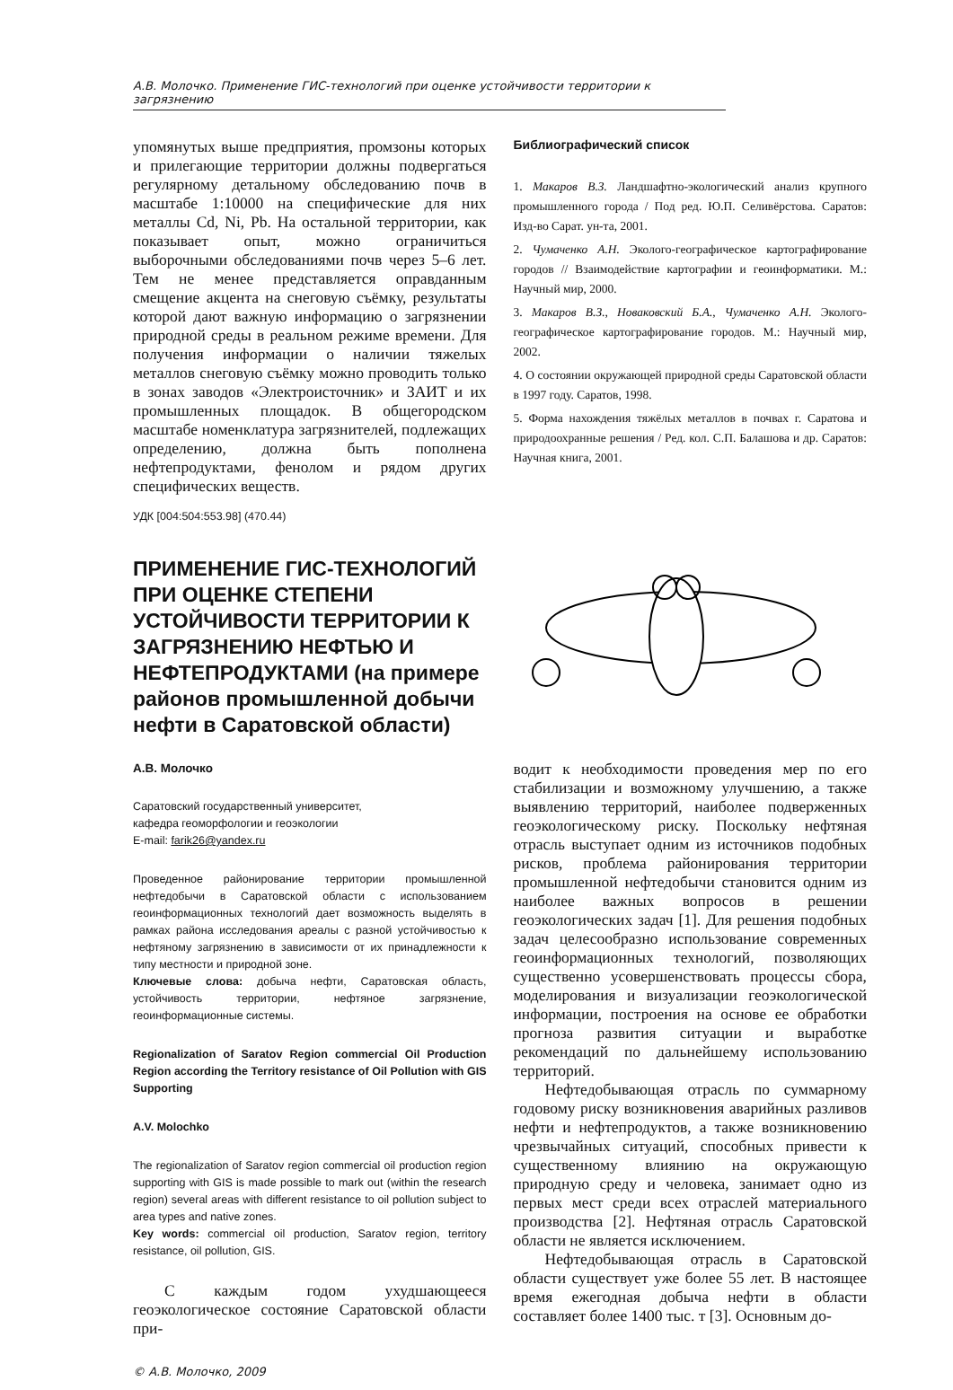А.В. Молочко. Применение ГИС-технологий при оценке устойчивости территории к загрязнению
упомянутых выше предприятия, промзоны которых и прилегающие территории должны подвергаться регулярному детальному обследованию почв в масштабе 1:10000 на специфические для них металлы Cd, Ni, Pb. На остальной территории, как показывает опыт, можно ограничиться выборочными обследованиями почв через 5–6 лет. Тем не менее представляется оправданным смещение акцента на снеговую съёмку, результаты которой дают важную информацию о загрязнении природной среды в реальном режиме времени. Для получения информации о наличии тяжелых металлов снеговую съёмку можно проводить только в зонах заводов «Электроисточник» и ЗАИТ и их промышленных площадок. В общегородском масштабе номенклатура загрязнителей, подлежащих определению, должна быть пополнена нефтепродуктами, фенолом и рядом других специфических веществ.
УДК [004:504:553.98] (470.44)
Библиографический список
1. Макаров В.З. Ландшафтно-экологический анализ крупного промышленного города / Под ред. Ю.П. Селивёрстова. Саратов: Изд-во Сарат. ун-та, 2001.
2. Чумаченко А.Н. Эколого-географическое картографирование городов // Взаимодействие картографии и геоинформатики. М.: Научный мир, 2000.
3. Макаров В.З., Новаковский Б.А., Чумаченко А.Н. Эколого-географическое картографирование городов. М.: Научный мир, 2002.
4. О состоянии окружающей природной среды Саратовской области в 1997 году. Саратов, 1998.
5. Форма нахождения тяжёлых металлов в почвах г. Саратова и природоохранные решения / Ред. кол. С.П. Балашова и др. Саратов: Научная книга, 2001.
ПРИМЕНЕНИЕ ГИС-ТЕХНОЛОГИЙ ПРИ ОЦЕНКЕ СТЕПЕНИ УСТОЙЧИВОСТИ ТЕРРИТОРИИ К ЗАГРЯЗНЕНИЮ НЕФТЬЮ И НЕФТЕПРОДУКТАМИ (на примере районов промышленной добычи нефти в Саратовской области)
А.В. Молочко
Саратовский государственный университет,
кафедра геоморфологии и геоэкологии
E-mail: farik26@yandex.ru
Проведенное районирование территории промышленной нефтедобычи в Саратовской области с использованием геоинформационных технологий дает возможность выделять в рамках района исследования ареалы с разной устойчивостью к нефтяному загрязнению в зависимости от их принадлежности к типу местности и природной зоне.
Ключевые слова: добыча нефти, Саратовская область, устойчивость территории, нефтяное загрязнение, геоинформационные системы.
Regionalization of Saratov Region commercial Oil Production Region according the Territory resistance of Oil Pollution with GIS Supporting
A.V. Molochko
The regionalization of Saratov region commercial oil production region supporting with GIS is made possible to mark out (within the research region) several areas with different resistance to oil pollution subject to area types and native zones.
Key words: commercial oil production, Saratov region, territory resistance, oil pollution, GIS.
С каждым годом ухудшающееся геоэкологическое состояние Саратовской области при-
© А.В. Молочко, 2009
водит к необходимости проведения мер по его стабилизации и возможному улучшению, а также выявлению территорий, наиболее подверженных геоэкологическому риску. Поскольку нефтяная отрасль выступает одним из источников подобных рисков, проблема районирования территории промышленной нефтедобычи становится одним из наиболее важных вопросов в решении геоэкологических задач [1]. Для решения подобных задач целесообразно использование современных геоинформационных технологий, позволяющих существенно усовершенствовать процессы сбора, моделирования и визуализации геоэкологической информации, построения на основе ее обработки прогноза развития ситуации и выработке рекомендаций по дальнейшему использованию территорий.
Нефтедобывающая отрасль по суммарному годовому риску возникновения аварийных разливов нефти и нефтепродуктов, а также возникновению чрезвычайных ситуаций, способных привести к существенному влиянию на окружающую природную среду и человека, занимает одно из первых мест среди всех отраслей материального производства [2]. Нефтяная отрасль Саратовской области не является исключением.
Нефтедобывающая отрасль в Саратовской области существует уже более 55 лет. В настоящее время ежегодная добыча нефти в области составляет более 1400 тыс. т [3]. Основным до-